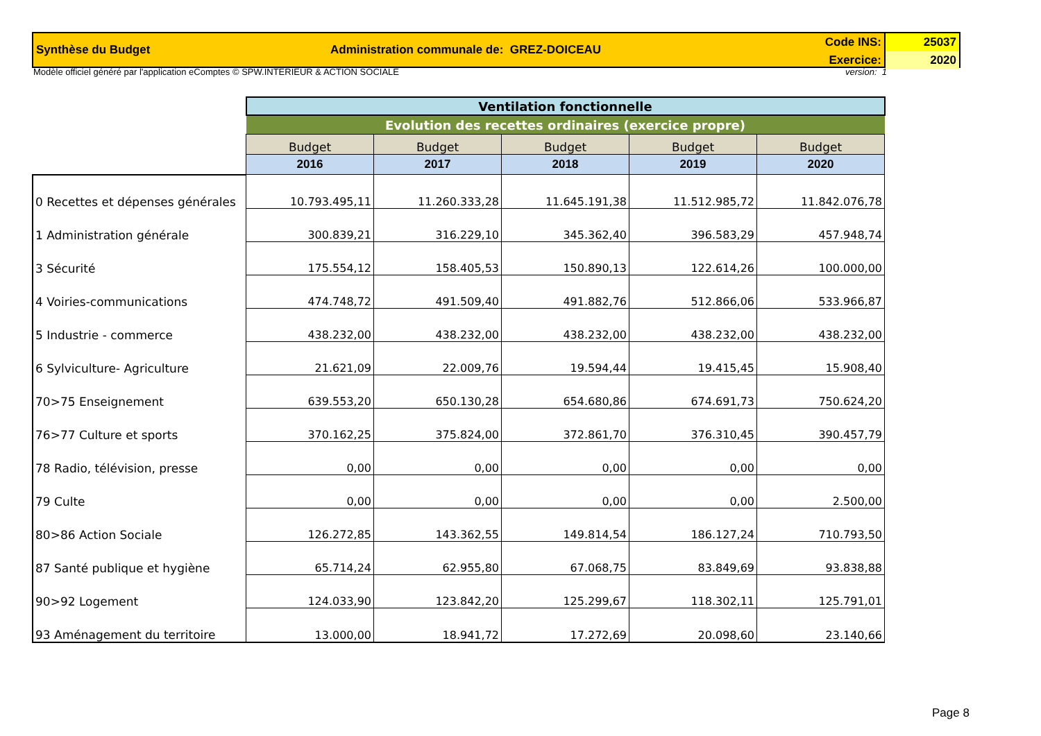Synthèse du Budget Administration communale de: GREZ-DOICEAU
Code INS:
Exercice:
25037
2020
Modèle officiel généré par l'application eComptes © SPW.INTERIEUR & ACTION SOCIALE version: 1
| | Ventilation fonctionnelle | | | | |
| | Evolution des recettes ordinaires (exercice propre) | | | | |
| | Budget | Budget | Budget | Budget | Budget |
| | 2016 | 2017 | 2018 | 2019 | 2020 |
| 0 Recettes et dépenses générales | 10.793.495,11 | 11.260.333,28 | 11.645.191,38 | 11.512.985,72 | 11.842.076,78 |
| 1 Administration générale | 300.839,21 | 316.229,10 | 345.362,40 | 396.583,29 | 457.948,74 |
| 3 Sécurité | 175.554,12 | 158.405,53 | 150.890,13 | 122.614,26 | 100.000,00 |
| 4 Voiries-communications | 474.748,72 | 491.509,40 | 491.882,76 | 512.866,06 | 533.966,87 |
| 5 Industrie - commerce | 438.232,00 | 438.232,00 | 438.232,00 | 438.232,00 | 438.232,00 |
| 6 Sylviculture- Agriculture | 21.621,09 | 22.009,76 | 19.594,44 | 19.415,45 | 15.908,40 |
| 70>75 Enseignement | 639.553,20 | 650.130,28 | 654.680,86 | 674.691,73 | 750.624,20 |
| 76>77 Culture et sports | 370.162,25 | 375.824,00 | 372.861,70 | 376.310,45 | 390.457,79 |
| 78 Radio, télévision, presse | 0,00 | 0,00 | 0,00 | 0,00 | 0,00 |
| 79 Culte | 0,00 | 0,00 | 0,00 | 0,00 | 2.500,00 |
| 80>86 Action Sociale | 126.272,85 | 143.362,55 | 149.814,54 | 186.127,24 | 710.793,50 |
| 87 Santé publique et hygiène | 65.714,24 | 62.955,80 | 67.068,75 | 83.849,69 | 93.838,88 |
| 90>92 Logement | 124.033,90 | 123.842,20 | 125.299,67 | 118.302,11 | 125.791,01 |
| 93 Aménagement du territoire | 13.000,00 | 18.941,72 | 17.272,69 | 20.098,60 | 23.140,66 |
Page 8